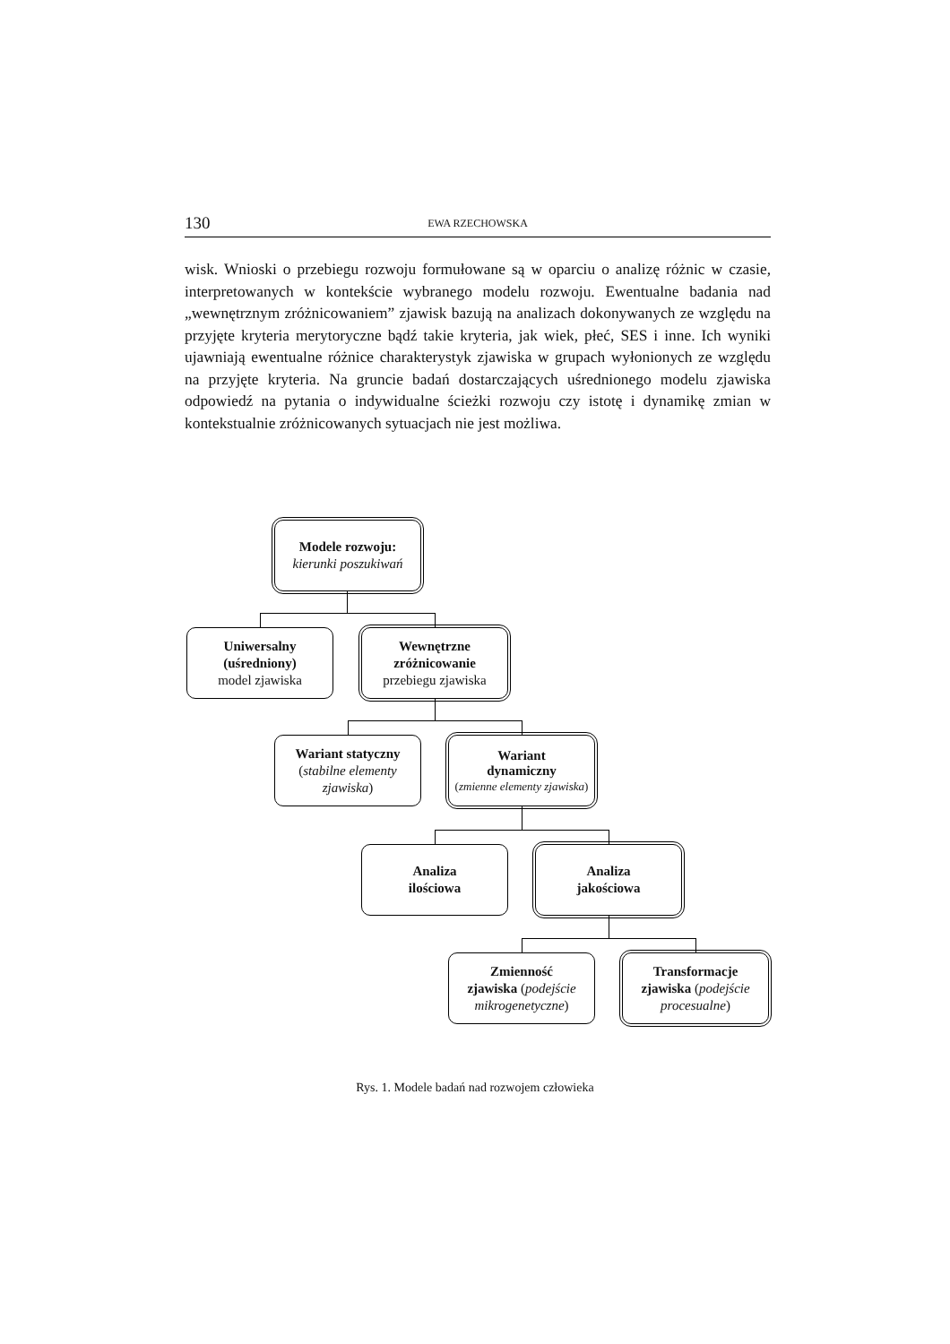130 EWA RZECHOWSKA
wisk. Wnioski o przebiegu rozwoju formułowane są w oparciu o analizę różnic w czasie, interpretowanych w kontekście wybranego modelu rozwoju. Ewentualne badania nad „wewnętrznym zróżnicowaniem” zjawisk bazują na analizach dokonywanych ze względu na przyjęte kryteria merytoryczne bądź takie kryteria, jak wiek, płeć, SES i inne. Ich wyniki ujawniają ewentualne różnice charakterystyk zjawiska w grupach wyłonionych ze względu na przyjęte kryteria. Na gruncie badań dostarczających uśrednionego modelu zjawiska odpowiedź na pytania o indywidualne ścieżki rozwoju czy istotę i dynamikę zmian w kontekstualnie zróżnicowanych sytuacjach nie jest możliwa.
Modele rozwoju:
kierunki poszukiwań
Uniwersalny
(uśredniony)
model zjawiska
Wewnętrzne
zróżnicowanie
przebiegu zjawiska
Wariant statyczny
(stabilne elementy zjawiska)
Wariant
dynamiczny
(zmienne elementy zjawiska)
Analiza
ilościowa
Analiza
jakościowa
Zmienność
zjawiska (podejście mikrogenetyczne)
Transformacje
zjawiska (podejście procesualne)
Rys. 1. Modele badań nad rozwojem człowieka